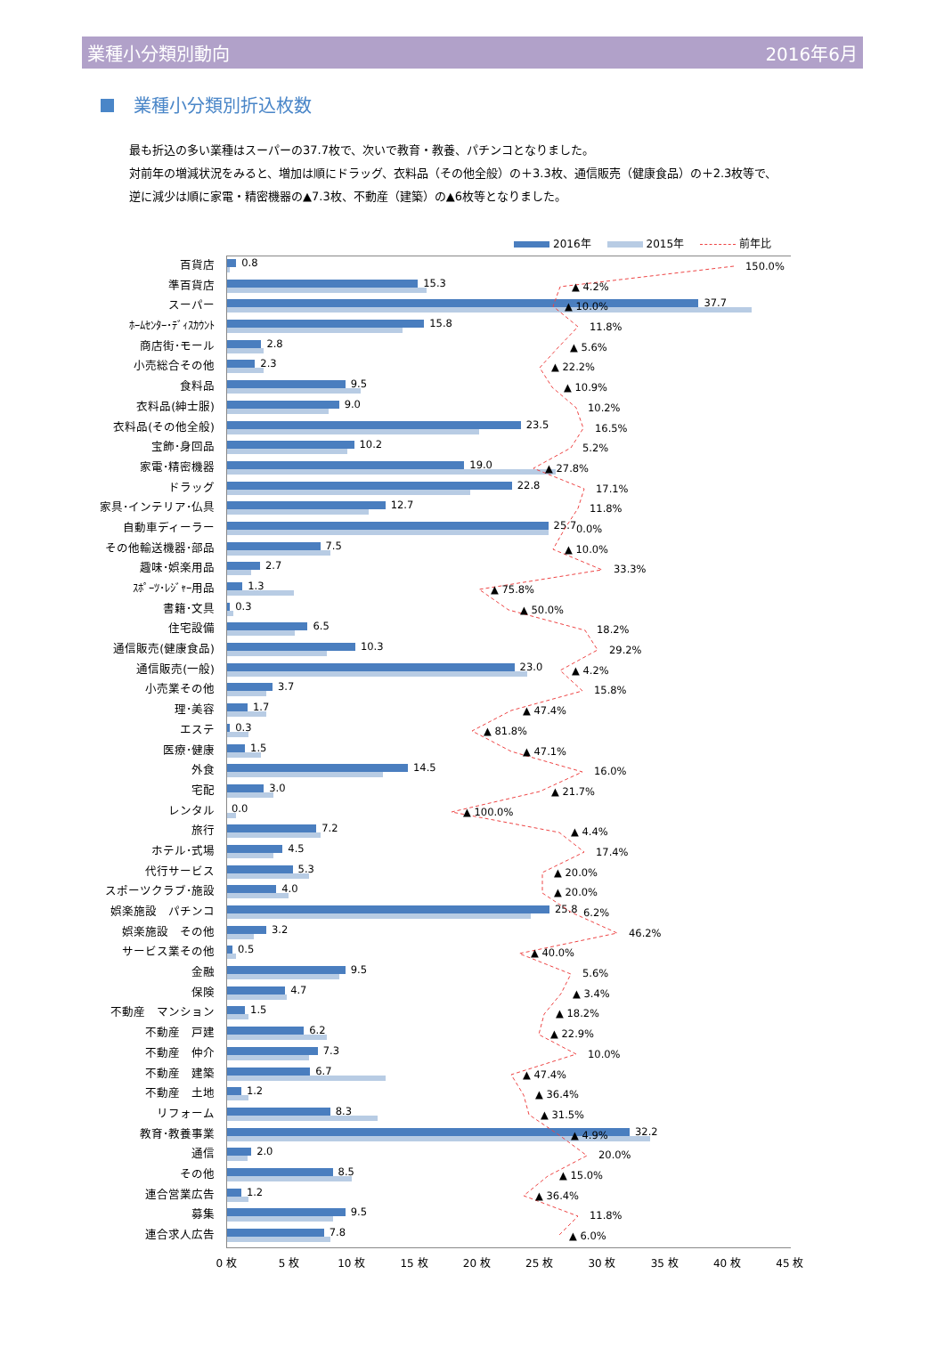業種小分類別動向 2016年6月
業種小分類別折込枚数
最も折込の多い業種はスーパーの37.7枚で、次いで教育・教養、パチンコとなりました。
対前年の増減状況をみると、増加は順にドラッグ、衣料品（その他全般）の＋3.3枚、通信販売（健康食品）の＋2.3枚等で、
逆に減少は順に家電・精密機器の▲7.3枚、不動産（建築）の▲6枚等となりました。
2016年 2015年 前年比
百貨店
0.8
150.0%
準百貨店
15.3
▲ 4.2%
スーパー
37.7
▲ 10.0%
ﾎｰﾑｾﾝﾀｰ･ﾃﾞｨｽｶｳﾝﾄ
15.8
11.8%
商店街･モール
2.8
▲ 5.6%
小売総合その他
2.3
▲ 22.2%
食料品
9.5
▲ 10.9%
衣料品(紳士服)
9.0
10.2%
衣料品(その他全般)
23.5
16.5%
宝飾･身回品
10.2
5.2%
家電･精密機器
19.0
▲ 27.8%
ドラッグ
22.8
17.1%
家具･インテリア･仏具
12.7
11.8%
自動車ディーラー
25.7
0.0%
その他輸送機器･部品
7.5
▲ 10.0%
趣味･娯楽用品
2.7
33.3%
ｽﾎﾟｰﾂ･ﾚｼﾞｬｰ用品
1.3
▲ 75.8%
書籍･文具
0.3
▲ 50.0%
住宅設備
6.5
18.2%
通信販売(健康食品)
10.3
29.2%
通信販売(一般)
23.0
▲ 4.2%
小売業その他
3.7
15.8%
理･美容
1.7
▲ 47.4%
エステ
0.3
▲ 81.8%
医療･健康
1.5
▲ 47.1%
外食
14.5
16.0%
宅配
3.0
▲ 21.7%
レンタル
0.0
▲ 100.0%
旅行
7.2
▲ 4.4%
ホテル･式場
4.5
17.4%
代行サービス
5.3
▲ 20.0%
スポーツクラブ･施設
4.0
▲ 20.0%
娯楽施設　パチンコ
25.8
6.2%
娯楽施設　その他
3.2
46.2%
サービス業その他
0.5
▲ 40.0%
金融
9.5
5.6%
保険
4.7
▲ 3.4%
不動産　マンション
1.5
▲ 18.2%
不動産　戸建
6.2
▲ 22.9%
不動産　仲介
7.3
10.0%
不動産　建築
6.7
▲ 47.4%
不動産　土地
1.2
▲ 36.4%
リフォーム
8.3
▲ 31.5%
教育･教養事業
32.2
▲ 4.9%
通信
2.0
20.0%
その他
8.5
▲ 15.0%
連合営業広告
1.2
▲ 36.4%
募集
9.5
11.8%
連合求人広告
7.8
▲ 6.0%
0 枚 5 枚 10 枚 15 枚 20 枚 25 枚 30 枚 35 枚 40 枚 45 枚